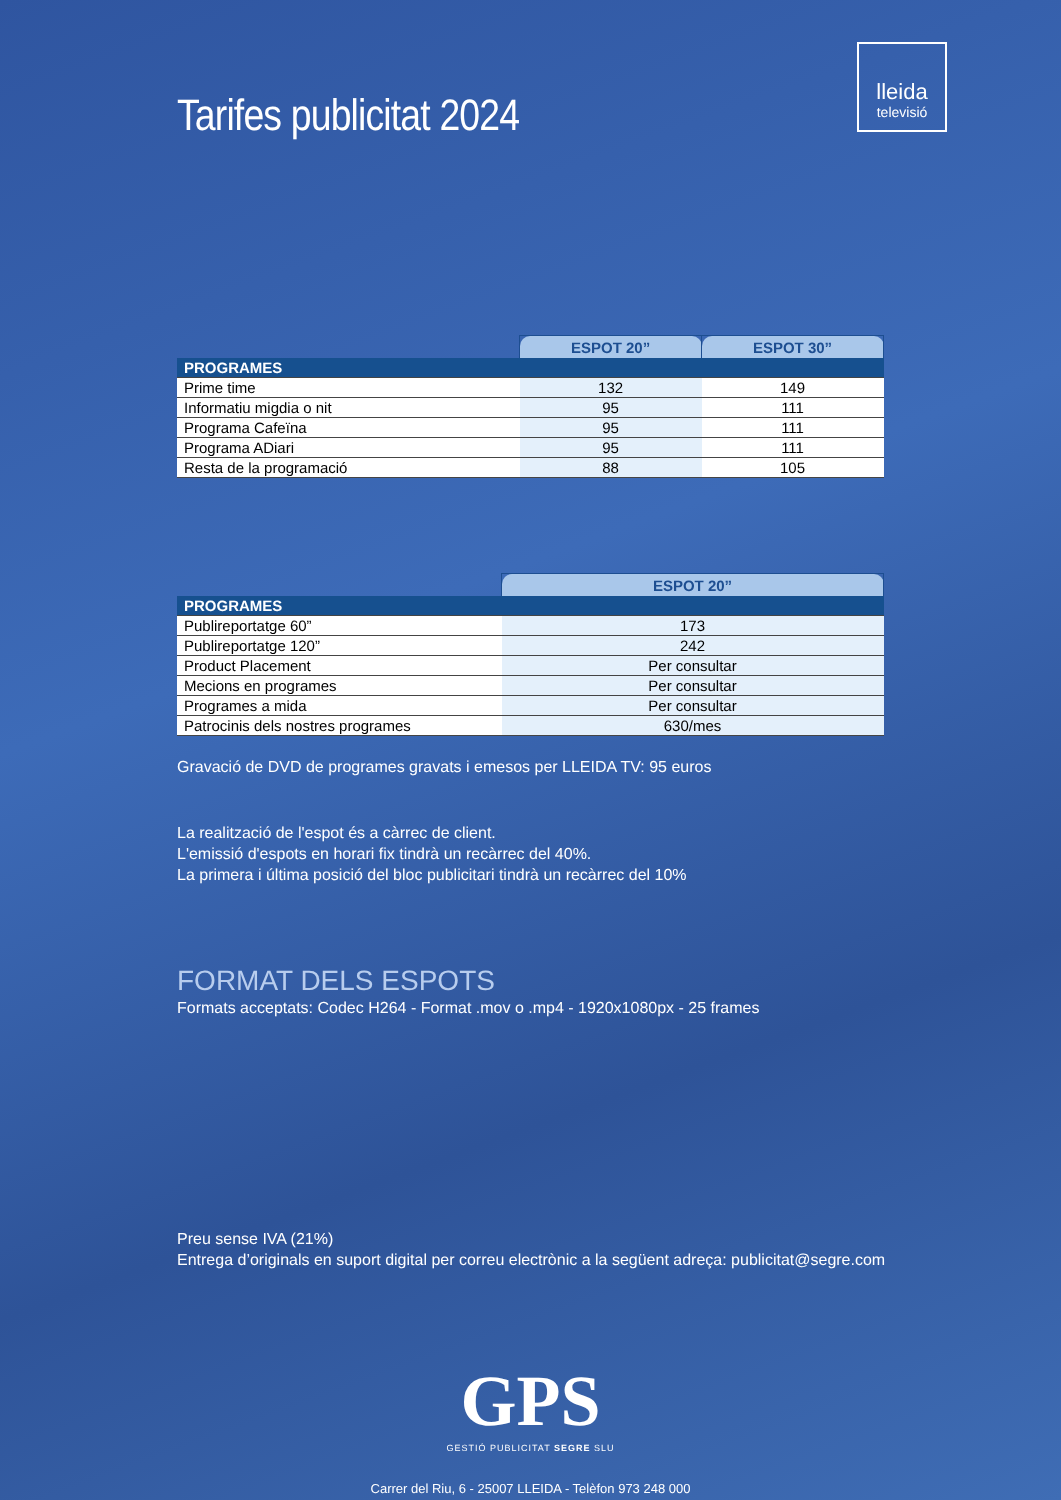lleida
televisió
Tarifes publicitat 2024
| | ESPOT 20” | ESPOT 30” |
| PROGRAMES | | |
| Prime time | 132 | 149 |
| Informatiu migdia o nit | 95 | 111 |
| Programa Cafeïna | 95 | 111 |
| Programa ADiari | 95 | 111 |
| Resta de la programació | 88 | 105 |
| | ESPOT 20” |
| PROGRAMES | |
| Publireportatge 60” | 173 |
| Publireportatge 120” | 242 |
| Product Placement | Per consultar |
| Mecions en programes | Per consultar |
| Programes a mida | Per consultar |
| Patrocinis dels nostres programes | 630/mes |
Gravació de DVD de programes gravats i emesos per LLEIDA TV: 95 euros
La realització de l'espot és a càrrec de client.
L'emissió d'espots en horari fix tindrà un recàrrec del 40%.
La primera i última posició del bloc publicitari tindrà un recàrrec del 10%
FORMAT DELS ESPOTS
Formats acceptats: Codec H264 - Format .mov o .mp4 - 1920x1080px - 25 frames
Preu sense IVA (21%)
Entrega d’originals en suport digital per correu electrònic a la següent adreça: publicitat@segre.com
GPS
GESTIÓ PUBLICITAT SEGRE SLU
Carrer del Riu, 6 - 25007 LLEIDA - Telèfon 973 248 000